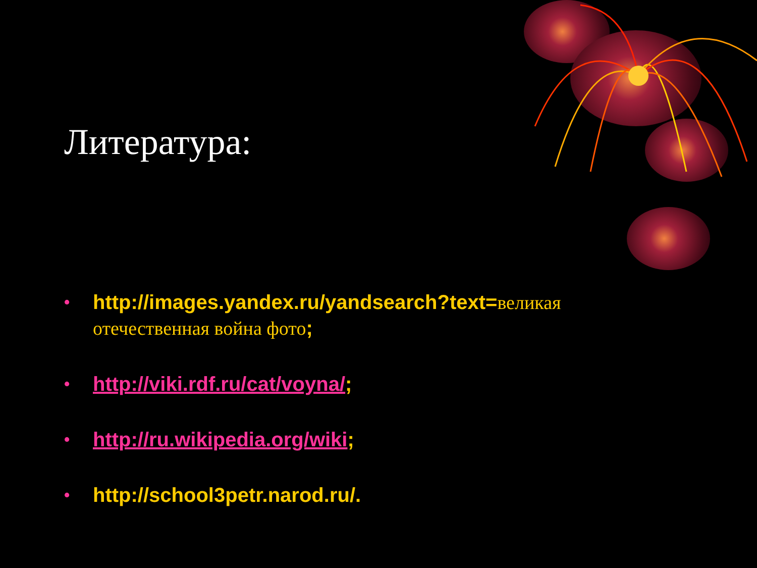Литература:
• http://images.yandex.ru/yandsearch?text=великая отечественная война фото;
• http://viki.rdf.ru/cat/voyna/;
• http://ru.wikipedia.org/wiki;
• http://school3petr.narod.ru/.